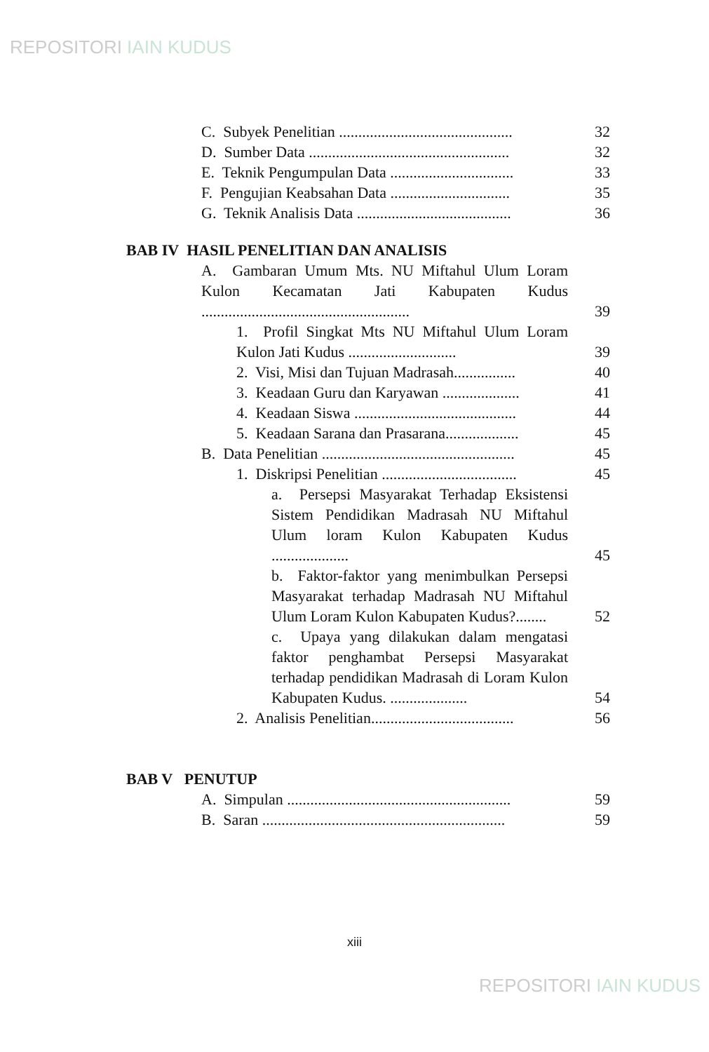REPOSITORI IAIN KUDUS
C. Subyek Penelitian .............................................
32
D. Sumber Data ....................................................
32
E. Teknik Pengumpulan Data ................................
33
F. Pengujian Keabsahan Data ...............................
35
G. Teknik Analisis Data ........................................
36
BAB IV HASIL PENELITIAN DAN ANALISIS
A. Gambaran Umum Mts. NU Miftahul Ulum Loram Kulon Kecamatan Jati Kabupaten Kudus ......................................................
39
1. Profil Singkat Mts NU Miftahul Ulum Loram Kulon Jati Kudus ............................
39
2. Visi, Misi dan Tujuan Madrasah................
40
3. Keadaan Guru dan Karyawan ....................
41
4. Keadaan Siswa ..........................................
44
5. Keadaan Sarana dan Prasarana...................
45
B. Data Penelitian ..................................................
45
1. Diskripsi Penelitian ...................................
45
a. Persepsi Masyarakat Terhadap Eksistensi Sistem Pendidikan Madrasah NU Miftahul Ulum loram Kulon Kabupaten Kudus ....................
45
b. Faktor-faktor yang menimbulkan Persepsi Masyarakat terhadap Madrasah NU Miftahul Ulum Loram Kulon Kabupaten Kudus?........
52
c. Upaya yang dilakukan dalam mengatasi faktor penghambat Persepsi Masyarakat terhadap pendidikan Madrasah di Loram Kulon Kabupaten Kudus. ....................
54
2. Analisis Penelitian.....................................
56
BAB V PENUTUP
A. Simpulan ..........................................................
59
B. Saran ...............................................................
59
xiii
REPOSITORI IAIN KUDUS